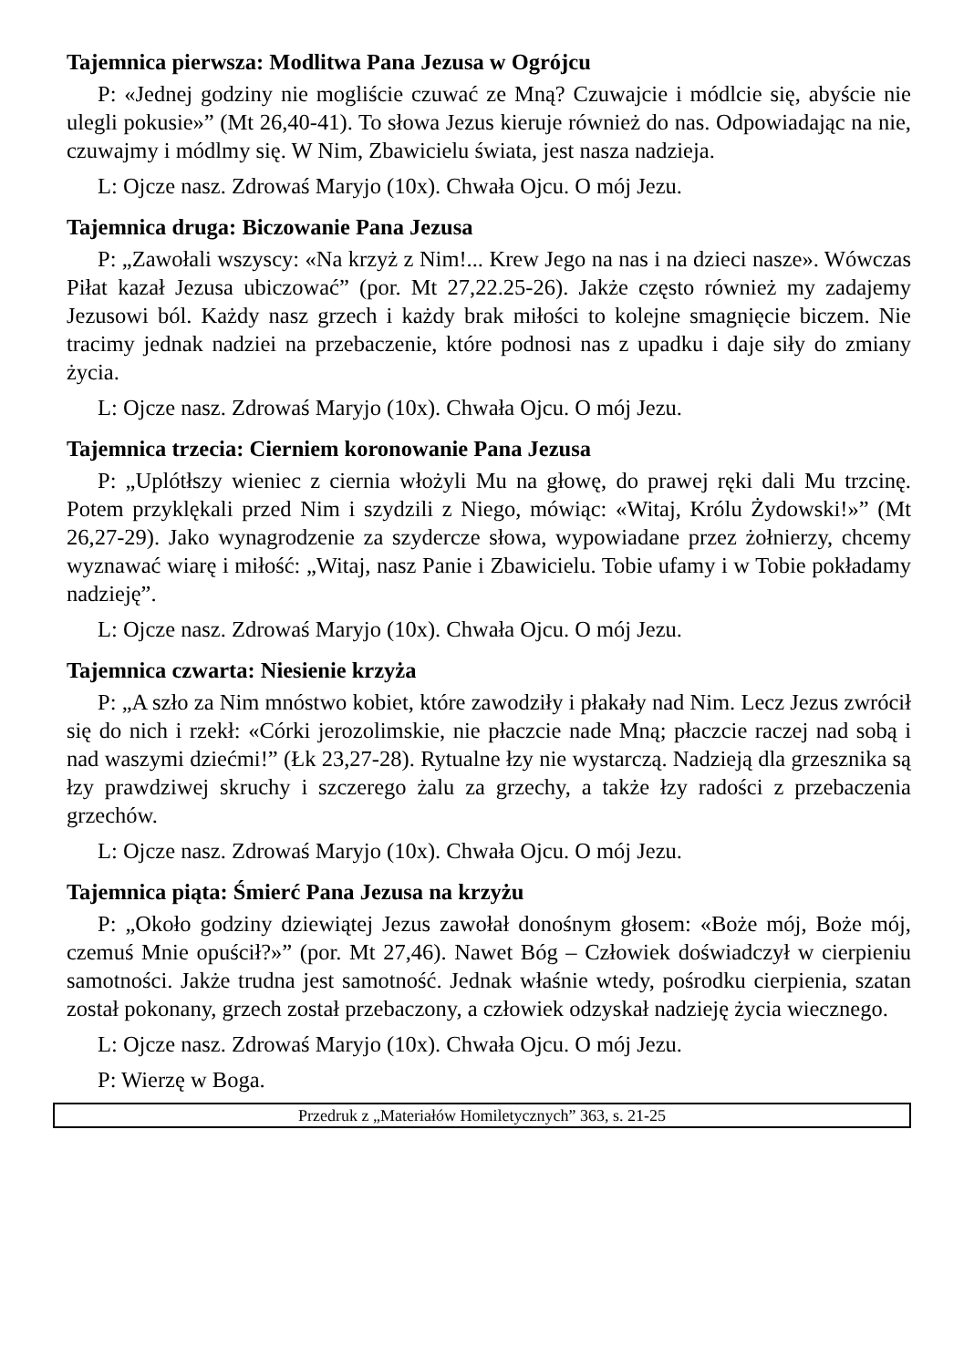Tajemnica pierwsza: Modlitwa Pana Jezusa w Ogrójcu
P: «Jednej godziny nie mogliście czuwać ze Mną? Czuwajcie i módlcie się, abyście nie ulegli pokusie»” (Mt 26,40-41). To słowa Jezus kieruje również do nas. Odpowiadając na nie, czuwajmy i módlmy się. W Nim, Zbawicielu świata, jest nasza nadzieja.
L: Ojcze nasz. Zdrowaś Maryjo (10x). Chwała Ojcu. O mój Jezu.
Tajemnica druga: Biczowanie Pana Jezusa
P: „Zawołali wszyscy: «Na krzyż z Nim!... Krew Jego na nas i na dzieci nasze». Wówczas Piłat kazał Jezusa ubiczować” (por. Mt 27,22.25-26). Jakże często również my zadajemy Jezusowi ból. Każdy nasz grzech i każdy brak miłości to kolejne smagnięcie biczem. Nie tracimy jednak nadziei na przebaczenie, które podnosi nas z upadku i daje siły do zmiany życia.
L: Ojcze nasz. Zdrowaś Maryjo (10x). Chwała Ojcu. O mój Jezu.
Tajemnica trzecia: Cierniem koronowanie Pana Jezusa
P: „Uplótłszy wieniec z ciernia włożyli Mu na głowę, do prawej ręki dali Mu trzcinę. Potem przyklękali przed Nim i szydzili z Niego, mówiąc: «Witaj, Królu Żydowski!»” (Mt 26,27-29). Jako wynagrodzenie za szydercze słowa, wypowiadane przez żołnierzy, chcemy wyznawać wiarę i miłość: „Witaj, nasz Panie i Zbawicielu. Tobie ufamy i w Tobie pokładamy nadzieję”.
L: Ojcze nasz. Zdrowaś Maryjo (10x). Chwała Ojcu. O mój Jezu.
Tajemnica czwarta: Niesienie krzyża
P: „A szło za Nim mnóstwo kobiet, które zawodziły i płakały nad Nim. Lecz Jezus zwrócił się do nich i rzekł: «Córki jerozolimskie, nie płaczcie nade Mną; płaczcie raczej nad sobą i nad waszymi dziećmi!” (Łk 23,27-28). Rytualne łzy nie wystarczą. Nadzieją dla grzesznika są łzy prawdziwej skruchy i szczerego żalu za grzechy, a także łzy radości z przebaczenia grzechów.
L: Ojcze nasz. Zdrowaś Maryjo (10x). Chwała Ojcu. O mój Jezu.
Tajemnica piąta: Śmierć Pana Jezusa na krzyżu
P: „Około godziny dziewiątej Jezus zawołał donośnym głosem: «Boże mój, Boże mój, czemuś Mnie opuścił?»” (por. Mt 27,46). Nawet Bóg – Człowiek doświadczył w cierpieniu samotności. Jakże trudna jest samotność. Jednak właśnie wtedy, pośrodku cierpienia, szatan został pokonany, grzech został przebaczony, a człowiek odzyskał nadzieję życia wiecznego.
L: Ojcze nasz. Zdrowaś Maryjo (10x). Chwała Ojcu. O mój Jezu.
P: Wierzę w Boga.
Przedruk z „Materiałów Homiletycznych” 363, s. 21-25